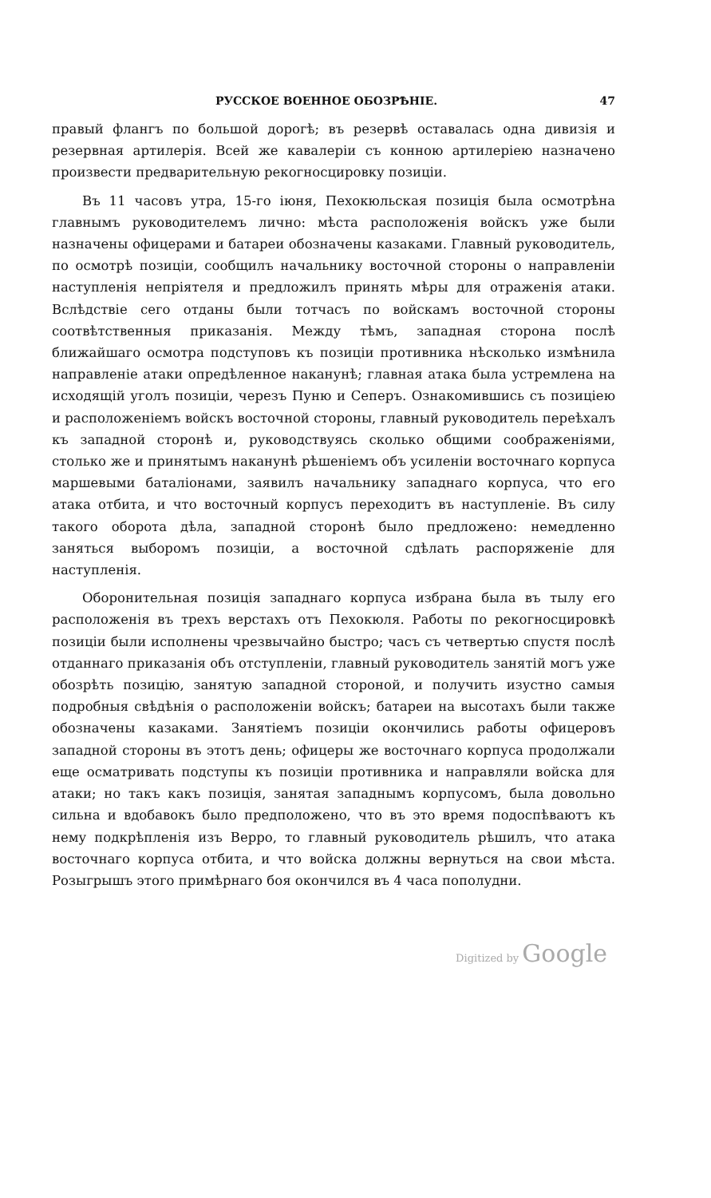РУССКОЕ ВОЕННОЕ ОБОЗРѢНІЕ. 47
правый флангъ по большой дорогѣ; въ резервѣ оставалась одна дивизія и резервная артилерія. Всей же кавалеріи съ конною артилеріею назначено произвести предварительную рекогносцировку позиціи.
Въ 11 часовъ утра, 15-го іюня, Пехокюльская позиція была осмотрѣна главнымъ руководителемъ лично: мѣста расположенія войскъ уже были назначены офицерами и батареи обозначены казаками. Главный руководитель, по осмотрѣ позиціи, сообщилъ начальнику восточной стороны о направленіи наступленія непріятеля и предложилъ принять мѣры для отраженія атаки. Вслѣдствіе сего отданы были тотчасъ по войскамъ восточной стороны соотвѣтственныя приказанія. Между тѣмъ, западная сторона послѣ ближайшаго осмотра подступовъ къ позиціи противника нѣсколько измѣнила направленіе атаки опредѣленное наканунѣ; главная атака была устремлена на исходящій уголъ позиціи, черезъ Пуню и Сеперъ. Ознакомившись съ позиціею и расположеніемъ войскъ восточной стороны, главный руководитель переѣхалъ къ западной сторонѣ и, руководствуясь сколько общими соображеніями, столько же и принятымъ наканунѣ рѣшеніемъ объ усиленіи восточнаго корпуса маршевыми баталіонами, заявилъ начальнику западнаго корпуса, что его атака отбита, и что восточный корпусъ переходитъ въ наступленіе. Въ силу такого оборота дѣла, западной сторонѣ было предложено: немедленно заняться выборомъ позиціи, а восточной сдѣлать распоряженіе для наступленія.
Оборонительная позиція западнаго корпуса избрана была въ тылу его расположенія въ трехъ верстахъ отъ Пехокюля. Работы по рекогносцировкѣ позиціи были исполнены чрезвычайно быстро; часъ съ четвертью спустя послѣ отданнаго приказанія объ отступленіи, главный руководитель занятій могъ уже обозрѣть позицію, занятую западной стороной, и получить изустно самыя подробныя свѣдѣнія о расположеніи войскъ; батареи на высотахъ были также обозначены казаками. Занятіемъ позиціи окончились работы офицеровъ западной стороны въ этотъ день; офицеры же восточнаго корпуса продолжали еще осматривать подступы къ позиціи противника и направляли войска для атаки; но такъ какъ позиція, занятая западнымъ корпусомъ, была довольно сильна и вдобавокъ было предположено, что въ это время подоспѣваютъ къ нему подкрѣпленія изъ Верро, то главный руководитель рѣшилъ, что атака восточнаго корпуса отбита, и что войска должны вернуться на свои мѣста. Розыгрышъ этого примѣрнаго боя окончился въ 4 часа пополудни.
Digitized by Google